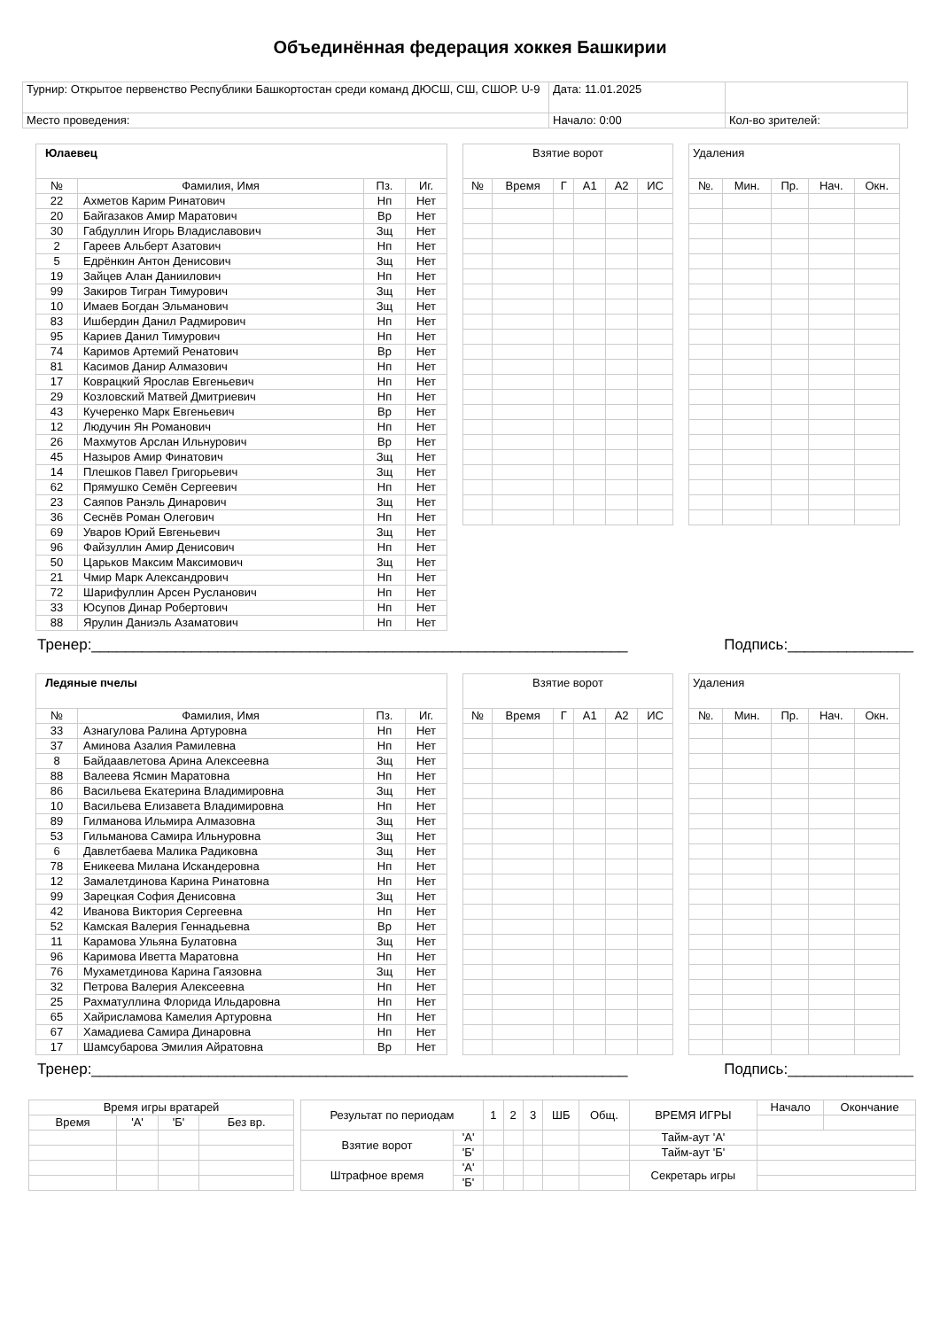Объединённая федерация хоккея Башкирии
| Турнир: Открытое первенство Республики Башкортостан среди команд ДЮСШ, СШ, СШОР. U-9 | Дата: 11.01.2025 | |
| Место проведения: | Начало: 0:00 | Кол-во зрителей: |
| Юлаевец | | | |
| № | Фамилия, Имя | Пз. | Иг. |
| 22 | Ахметов Карим Ринатович | Нп | Нет |
| 20 | Байгазаков Амир Маратович | Вр | Нет |
| 30 | Габдуллин Игорь Владиславович | Зщ | Нет |
| 2 | Гареев Альберт Азатович | Нп | Нет |
| 5 | Едрёнкин Антон Денисович | Зщ | Нет |
| 19 | Зайцев Алан Даниилович | Нп | Нет |
| 99 | Закиров Тигран Тимурович | Зщ | Нет |
| 10 | Имаев Богдан Эльманович | Зщ | Нет |
| 83 | Ишбердин Данил Радмирович | Нп | Нет |
| 95 | Кариев Данил Тимурович | Нп | Нет |
| 74 | Каримов Артемий Ренатович | Вр | Нет |
| 81 | Касимов Данир Алмазович | Нп | Нет |
| 17 | Коврацкий Ярослав Евгеньевич | Нп | Нет |
| 29 | Козловский Матвей Дмитриевич | Нп | Нет |
| 43 | Кучеренко Марк Евгеньевич | Вр | Нет |
| 12 | Людучин Ян Романович | Нп | Нет |
| 26 | Махмутов Арслан Ильнурович | Вр | Нет |
| 45 | Назыров Амир Финатович | Зщ | Нет |
| 14 | Плешков Павел Григорьевич | Зщ | Нет |
| 62 | Прямушко Семён Сергеевич | Нп | Нет |
| 23 | Саяпов Ранэль Динарович | Зщ | Нет |
| 36 | Сеснёв Роман Олегович | Нп | Нет |
| 69 | Уваров Юрий Евгеньевич | Зщ | Нет |
| 96 | Файзуллин Амир Денисович | Нп | Нет |
| 50 | Царьков Максим Максимович | Зщ | Нет |
| 21 | Чмир Марк Александрович | Нп | Нет |
| 72 | Шарифуллин Арсен Русланович | Нп | Нет |
| 33 | Юсупов Динар Робертович | Нп | Нет |
| 88 | Ярулин Даниэль Азаматович | Нп | Нет |
| Взятие ворот | | | | | |
| № | Время | Г | А1 | А2 | ИС |
| Удаления | | | | |
| №. | Мин. | Пр. | Нач. | Окн. |
Тренер:________________________________________________________________ Подпись:_______________
| Ледяные пчелы | | | |
| № | Фамилия, Имя | Пз. | Иг. |
| 33 | Азнагулова Ралина Артуровна | Нп | Нет |
| 37 | Аминова Азалия Рамилевна | Нп | Нет |
| 8 | Байдаавлетова Арина Алексеевна | Зщ | Нет |
| 88 | Валеева Ясмин Маратовна | Нп | Нет |
| 86 | Васильева Екатерина Владимировна | Зщ | Нет |
| 10 | Васильева Елизавета Владимировна | Нп | Нет |
| 89 | Гилманова Ильмира Алмазовна | Зщ | Нет |
| 53 | Гильманова Самира Ильнуровна | Зщ | Нет |
| 6 | Давлетбаева Малика Радиковна | Зщ | Нет |
| 78 | Еникеева Милана Искандеровна | Нп | Нет |
| 12 | Замалетдинова Карина Ринатовна | Нп | Нет |
| 99 | Зарецкая София Денисовна | Зщ | Нет |
| 42 | Иванова Виктория Сергеевна | Нп | Нет |
| 52 | Камская Валерия Геннадьевна | Вр | Нет |
| 11 | Карамова Ульяна Булатовна | Зщ | Нет |
| 96 | Каримова Иветта Маратовна | Нп | Нет |
| 76 | Мухаметдинова Карина Гаязовна | Зщ | Нет |
| 32 | Петрова Валерия Алексеевна | Нп | Нет |
| 25 | Рахматуллина Флорида Ильдаровна | Нп | Нет |
| 65 | Хайрисламова Камелия Артуровна | Нп | Нет |
| 67 | Хамадиева Самира Динаровна | Нп | Нет |
| 17 | Шамсубарова Эмилия Айратовна | Вр | Нет |
| Взятие ворот | | | | | |
| № | Время | Г | А1 | А2 | ИС |
| Удаления | | | | |
| №. | Мин. | Пр. | Нач. | Окн. |
Тренер:________________________________________________________________ Подпись:_______________
| Время игры вратарей | | | |
| Время | 'А' | 'Б' | Без вр. |
| Результат по периодам | | 1 | 2 | 3 | ШБ | Общ. | ВРЕМЯ ИГРЫ | Начало | Окончание |
| Взятие ворот | 'А' | | | | | | Тайм-аут 'А' | | |
| | 'Б' | | | | | | Тайм-аут 'Б' | | |
| Штрафное время | 'А' | | | | | | Секретарь игры | | |
| | 'Б' | | | | | | | | |